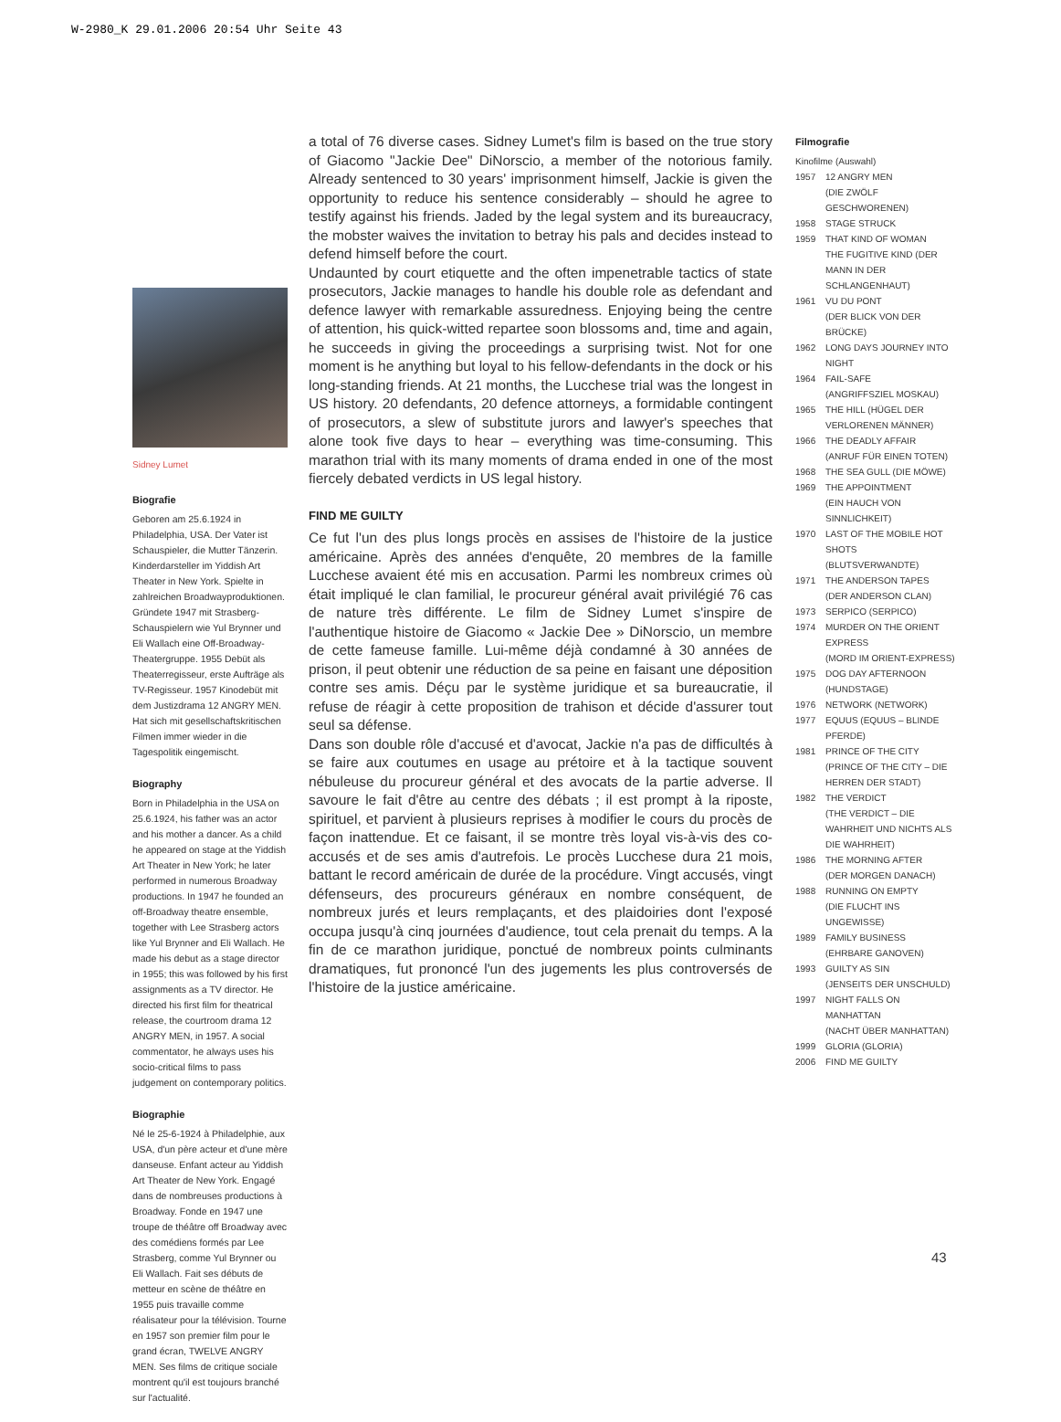W-2980_K 29.01.2006 20:54 Uhr Seite 43
Sidney Lumet
Biografie
Geboren am 25.6.1924 in Philadelphia, USA. Der Vater ist Schauspieler, die Mutter Tänzerin. Kinderdarsteller im Yiddish Art Theater in New York. Spielte in zahlreichen Broadwayproduktionen. Gründete 1947 mit Strasberg-Schauspielern wie Yul Brynner und Eli Wallach eine Off-Broadway-Theatergruppe. 1955 Debüt als Theaterregisseur, erste Aufträge als TV-Regisseur. 1957 Kinodebüt mit dem Justizdrama 12 ANGRY MEN. Hat sich mit gesellschaftskritischen Filmen immer wieder in die Tagespolitik eingemischt.
Biography
Born in Philadelphia in the USA on 25.6.1924, his father was an actor and his mother a dancer. As a child he appeared on stage at the Yiddish Art Theater in New York; he later performed in numerous Broadway productions. In 1947 he founded an off-Broadway theatre ensemble, together with Lee Strasberg actors like Yul Brynner and Eli Wallach. He made his debut as a stage director in 1955; this was followed by his first assignments as a TV director. He directed his first film for theatrical release, the courtroom drama 12 ANGRY MEN, in 1957. A social commentator, he always uses his socio-critical films to pass judgement on contemporary politics.
Biographie
Né le 25-6-1924 à Philadelphie, aux USA, d'un père acteur et d'une mère danseuse. Enfant acteur au Yiddish Art Theater de New York. Engagé dans de nombreuses productions à Broadway. Fonde en 1947 une troupe de théâtre off Broadway avec des comédiens formés par Lee Strasberg, comme Yul Brynner ou Eli Wallach. Fait ses débuts de metteur en scène de théâtre en 1955 puis travaille comme réalisateur pour la télévision. Tourne en 1957 son premier film pour le grand écran, TWELVE ANGRY MEN. Ses films de critique sociale montrent qu'il est toujours branché sur l'actualité.
a total of 76 diverse cases. Sidney Lumet's film is based on the true story of Giacomo "Jackie Dee" DiNorscio, a member of the notorious family. Already sentenced to 30 years' imprisonment himself, Jackie is given the opportunity to reduce his sentence considerably – should he agree to testify against his friends. Jaded by the legal system and its bureaucracy, the mobster waives the invitation to betray his pals and decides instead to defend himself before the court.
Undaunted by court etiquette and the often impenetrable tactics of state prosecutors, Jackie manages to handle his double role as defendant and defence lawyer with remarkable assuredness. Enjoying being the centre of attention, his quick-witted repartee soon blossoms and, time and again, he succeeds in giving the proceedings a surprising twist. Not for one moment is he anything but loyal to his fellow-defendants in the dock or his long-standing friends. At 21 months, the Lucchese trial was the longest in US history. 20 defendants, 20 defence attorneys, a formidable contingent of prosecutors, a slew of substitute jurors and lawyer's speeches that alone took five days to hear – everything was time-consuming. This marathon trial with its many moments of drama ended in one of the most fiercely debated verdicts in US legal history.
FIND ME GUILTY
Ce fut l'un des plus longs procès en assises de l'histoire de la justice américaine. Après des années d'enquête, 20 membres de la famille Lucchese avaient été mis en accusation. Parmi les nombreux crimes où était impliqué le clan familial, le procureur général avait privilégié 76 cas de nature très différente. Le film de Sidney Lumet s'inspire de l'authentique histoire de Giacomo « Jackie Dee » DiNorscio, un membre de cette fameuse famille. Lui-même déjà condamné à 30 années de prison, il peut obtenir une réduction de sa peine en faisant une déposition contre ses amis. Déçu par le système juridique et sa bureaucratie, il refuse de réagir à cette proposition de trahison et décide d'assurer tout seul sa défense.
Dans son double rôle d'accusé et d'avocat, Jackie n'a pas de difficultés à se faire aux coutumes en usage au prétoire et à la tactique souvent nébuleuse du procureur général et des avocats de la partie adverse. Il savoure le fait d'être au centre des débats ; il est prompt à la riposte, spirituel, et parvient à plusieurs reprises à modifier le cours du procès de façon inattendue. Et ce faisant, il se montre très loyal vis-à-vis des co-accusés et de ses amis d'autrefois. Le procès Lucchese dura 21 mois, battant le record américain de durée de la procédure. Vingt accusés, vingt défenseurs, des procureurs généraux en nombre conséquent, de nombreux jurés et leurs remplaçants, et des plaidoiries dont l'exposé occupa jusqu'à cinq journées d'audience, tout cela prenait du temps. A la fin de ce marathon juridique, ponctué de nombreux points culminants dramatiques, fut prononcé l'un des jugements les plus controversés de l'histoire de la justice américaine.
Filmografie
Kinofilme (Auswahl)
1957 12 ANGRY MEN
(DIE ZWÖLF GESCHWORENEN)
1958 STAGE STRUCK
1959 THAT KIND OF WOMAN
THE FUGITIVE KIND (DER MANN IN DER SCHLANGENHAUT)
1961 VU DU PONT
(DER BLICK VON DER BRÜCKE)
1962 LONG DAYS JOURNEY INTO NIGHT
1964 FAIL-SAFE
(ANGRIFFSZIEL MOSKAU)
1965 THE HILL (HÜGEL DER VERLORENEN MÄNNER)
1966 THE DEADLY AFFAIR
(ANRUF FÜR EINEN TOTEN)
1968 THE SEA GULL (DIE MÖWE)
1969 THE APPOINTMENT
(EIN HAUCH VON SINNLICHKEIT)
1970 LAST OF THE MOBILE HOT SHOTS
(BLUTSVERWANDTE)
1971 THE ANDERSON TAPES
(DER ANDERSON CLAN)
1973 SERPICO (SERPICO)
1974 MURDER ON THE ORIENT EXPRESS
(MORD IM ORIENT-EXPRESS)
1975 DOG DAY AFTERNOON
(HUNDSTAGE)
1976 NETWORK (NETWORK)
1977 EQUUS (EQUUS – BLINDE PFERDE)
1981 PRINCE OF THE CITY
(PRINCE OF THE CITY – DIE HERREN DER STADT)
1982 THE VERDICT
(THE VERDICT – DIE WAHRHEIT UND NICHTS ALS DIE WAHRHEIT)
1986 THE MORNING AFTER
(DER MORGEN DANACH)
1988 RUNNING ON EMPTY
(DIE FLUCHT INS UNGEWISSE)
1989 FAMILY BUSINESS
(EHRBARE GANOVEN)
1993 GUILTY AS SIN
(JENSEITS DER UNSCHULD)
1997 NIGHT FALLS ON MANHATTAN
(NACHT ÜBER MANHATTAN)
1999 GLORIA (GLORIA)
2006 FIND ME GUILTY
43